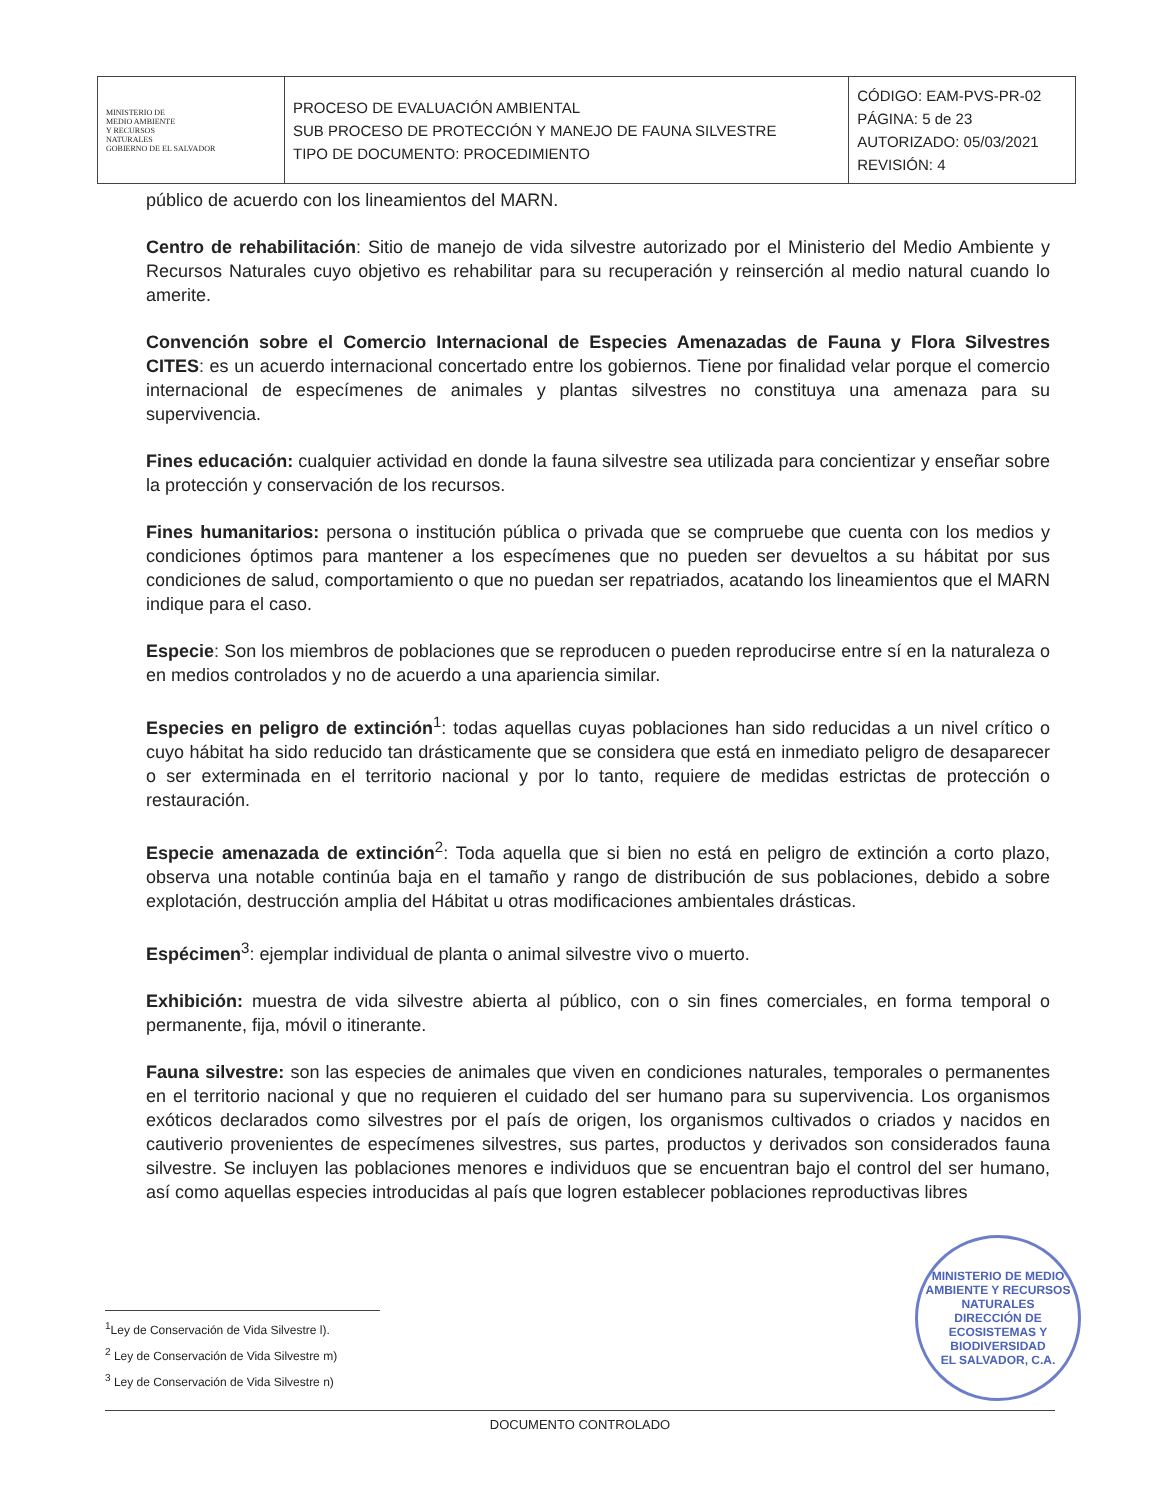| MINISTERIO DE MEDIO AMBIENTE Y RECURSOS NATURALES GOBIERNO DE EL SALVADOR | PROCESO DE EVALUACIÓN AMBIENTAL SUB PROCESO DE PROTECCIÓN Y MANEJO DE FAUNA SILVESTRE TIPO DE DOCUMENTO: PROCEDIMIENTO | CÓDIGO: EAM-PVS-PR-02 PÁGINA: 5 de 23 AUTORIZADO: 05/03/2021 REVISIÓN: 4 |
público de acuerdo con los lineamientos del MARN.
Centro de rehabilitación: Sitio de manejo de vida silvestre autorizado por el Ministerio del Medio Ambiente y Recursos Naturales cuyo objetivo es rehabilitar para su recuperación y reinserción al medio natural cuando lo amerite.
Convención sobre el Comercio Internacional de Especies Amenazadas de Fauna y Flora Silvestres CITES: es un acuerdo internacional concertado entre los gobiernos. Tiene por finalidad velar porque el comercio internacional de especímenes de animales y plantas silvestres no constituya una amenaza para su supervivencia.
Fines educación: cualquier actividad en donde la fauna silvestre sea utilizada para concientizar y enseñar sobre la protección y conservación de los recursos.
Fines humanitarios: persona o institución pública o privada que se compruebe que cuenta con los medios y condiciones óptimos para mantener a los especímenes que no pueden ser devueltos a su hábitat por sus condiciones de salud, comportamiento o que no puedan ser repatriados, acatando los lineamientos que el MARN indique para el caso.
Especie: Son los miembros de poblaciones que se reproducen o pueden reproducirse entre sí en la naturaleza o en medios controlados y no de acuerdo a una apariencia similar.
Especies en peligro de extinción<sup>1</sup>: todas aquellas cuyas poblaciones han sido reducidas a un nivel crítico o cuyo hábitat ha sido reducido tan drásticamente que se considera que está en inmediato peligro de desaparecer o ser exterminada en el territorio nacional y por lo tanto, requiere de medidas estrictas de protección o restauración.
Especie amenazada de extinción<sup>2</sup>: Toda aquella que si bien no está en peligro de extinción a corto plazo, observa una notable continúa baja en el tamaño y rango de distribución de sus poblaciones, debido a sobre explotación, destrucción amplia del Hábitat u otras modificaciones ambientales drásticas.
Espécimen<sup>3</sup>: ejemplar individual de planta o animal silvestre vivo o muerto.
Exhibición: muestra de vida silvestre abierta al público, con o sin fines comerciales, en forma temporal o permanente, fija, móvil o itinerante.
Fauna silvestre: son las especies de animales que viven en condiciones naturales, temporales o permanentes en el territorio nacional y que no requieren el cuidado del ser humano para su supervivencia. Los organismos exóticos declarados como silvestres por el país de origen, los organismos cultivados o criados y nacidos en cautiverio provenientes de especímenes silvestres, sus partes, productos y derivados son considerados fauna silvestre. Se incluyen las poblaciones menores e individuos que se encuentran bajo el control del ser humano, así como aquellas especies introducidas al país que logren establecer poblaciones reproductivas libres
MINISTERIO DE MEDIO AMBIENTE Y RECURSOS NATURALES
DIRECCIÓN DE ECOSISTEMAS Y BIODIVERSIDAD
EL SALVADOR, C.A.
<sup>1</sup> Ley de Conservación de Vida Silvestre l).
<sup>2</sup> Ley de Conservación de Vida Silvestre m)
<sup>3</sup> Ley de Conservación de Vida Silvestre n)
DOCUMENTO CONTROLADO